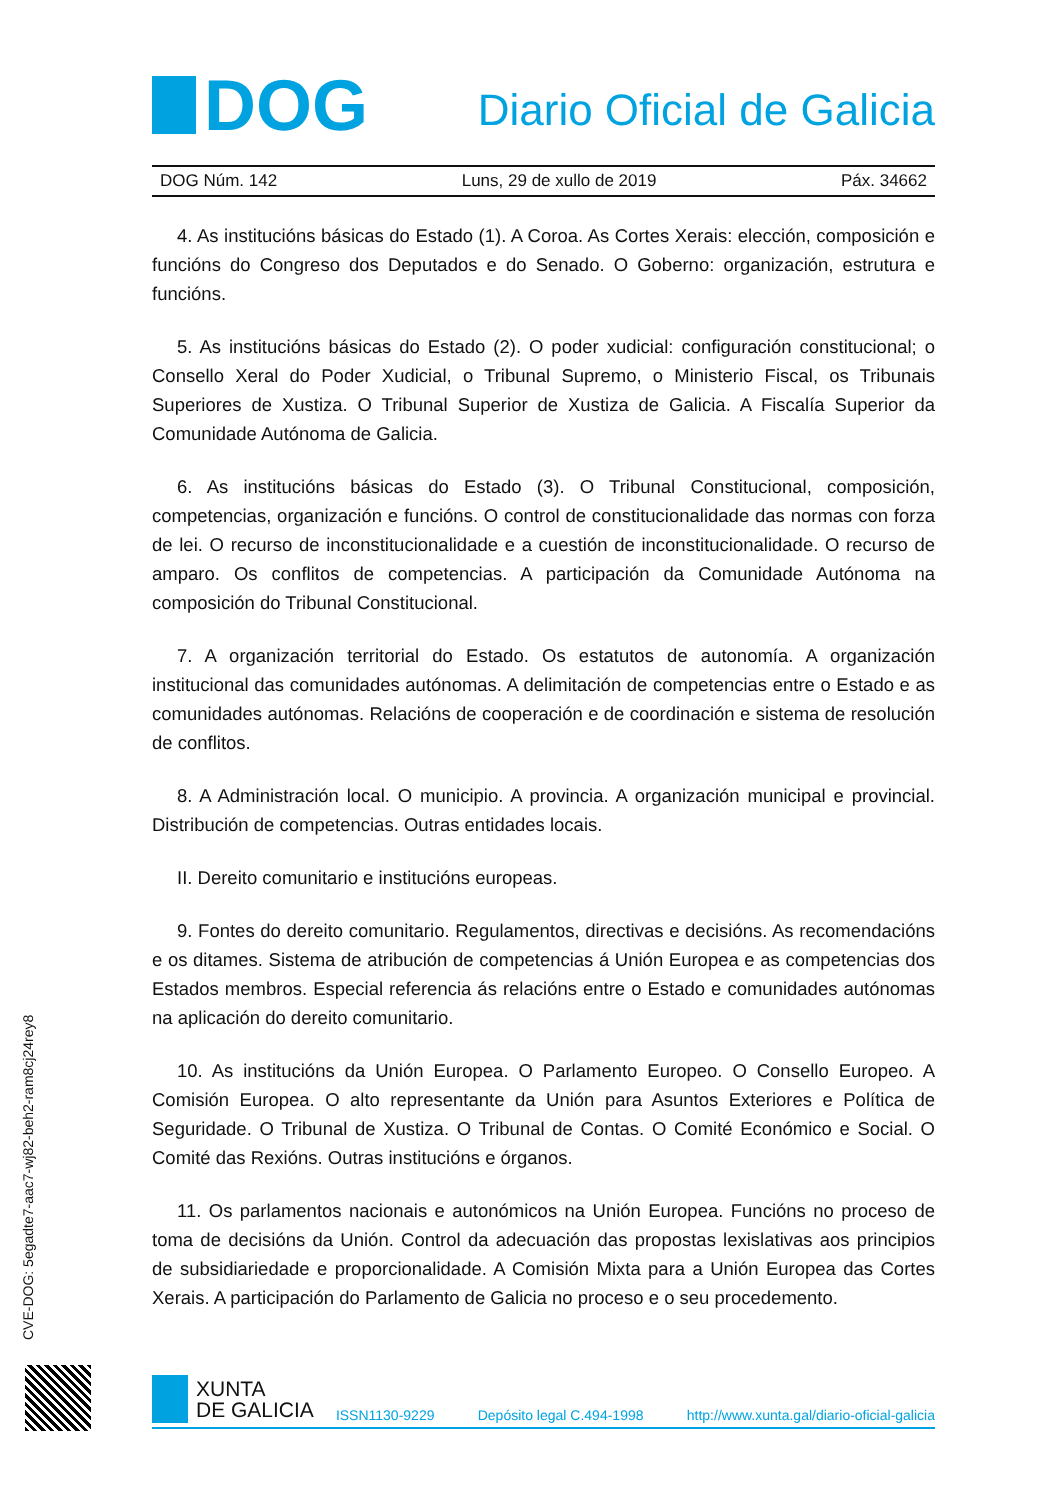DOG
Diario Oficial de Galicia
DOG Núm. 142 Luns, 29 de xullo de 2019 Páx. 34662
4. As institucións básicas do Estado (1). A Coroa. As Cortes Xerais: elección, composición e funcións do Congreso dos Deputados e do Senado. O Goberno: organización, estrutura e funcións.
5. As institucións básicas do Estado (2). O poder xudicial: configuración constitucional; o Consello Xeral do Poder Xudicial, o Tribunal Supremo, o Ministerio Fiscal, os Tribunais Superiores de Xustiza. O Tribunal Superior de Xustiza de Galicia. A Fiscalía Superior da Comunidade Autónoma de Galicia.
6. As institucións básicas do Estado (3). O Tribunal Constitucional, composición, competencias, organización e funcións. O control de constitucionalidade das normas con forza de lei. O recurso de inconstitucionalidade e a cuestión de inconstitucionalidade. O recurso de amparo. Os conflitos de competencias. A participación da Comunidade Autónoma na composición do Tribunal Constitucional.
7. A organización territorial do Estado. Os estatutos de autonomía. A organización institucional das comunidades autónomas. A delimitación de competencias entre o Estado e as comunidades autónomas. Relacións de cooperación e de coordinación e sistema de resolución de conflitos.
8. A Administración local. O municipio. A provincia. A organización municipal e provincial. Distribución de competencias. Outras entidades locais.
II. Dereito comunitario e institucións europeas.
9. Fontes do dereito comunitario. Regulamentos, directivas e decisións. As recomendacións e os ditames. Sistema de atribución de competencias á Unión Europea e as competencias dos Estados membros. Especial referencia ás relacións entre o Estado e comunidades autónomas na aplicación do dereito comunitario.
10. As institucións da Unión Europea. O Parlamento Europeo. O Consello Europeo. A Comisión Europea. O alto representante da Unión para Asuntos Exteriores e Política de Seguridade. O Tribunal de Xustiza. O Tribunal de Contas. O Comité Económico e Social. O Comité das Rexións. Outras institucións e órganos.
11. Os parlamentos nacionais e autonómicos na Unión Europea. Funcións no proceso de toma de decisións da Unión. Control da adecuación das propostas lexislativas aos principios de subsidiariedade e proporcionalidade. A Comisión Mixta para a Unión Europea das Cortes Xerais. A participación do Parlamento de Galicia no proceso e o seu procedemento.
CVE-DOG: 5egadte7-aac7-wj82-beh2-ram8cj24rey8
XUNTA
DE GALICIA
ISSN1130-9229 Depósito legal C.494-1998 http://www.xunta.gal/diario-oficial-galicia